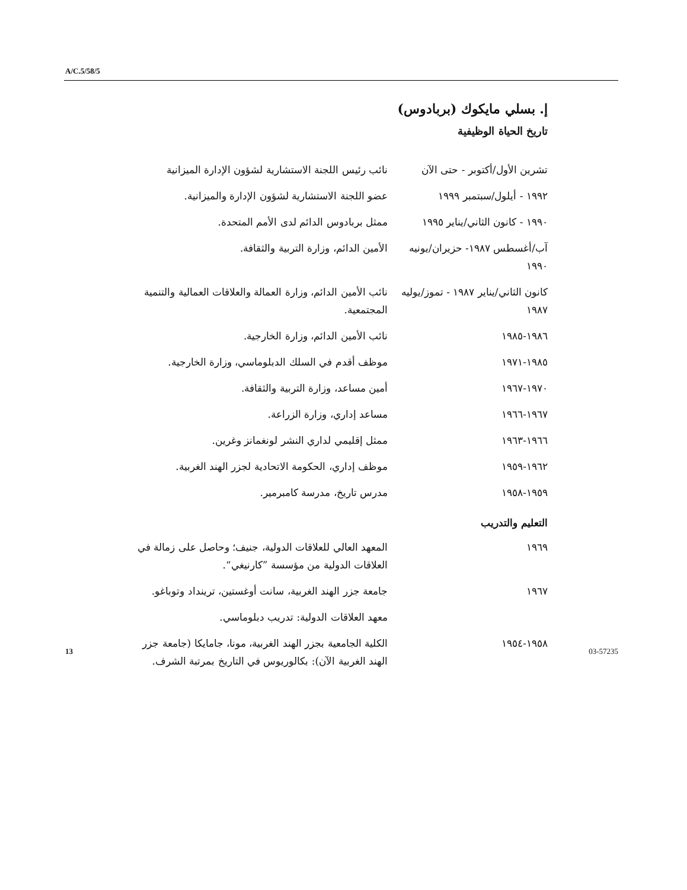A/C.5/58/5
إ. بسلي مايكوك (بربادوس)
تاريخ الحياة الوظيفية
تشرين الأول/أكتوبر - حتى الآن
نائب رئيس اللجنة الاستشارية لشؤون الإدارة الميزانية
١٩٩٢ - أيلول/سبتمبر ١٩٩٩ عضو اللجنة الاستشارية لشؤون الإدارة والميزانية.
١٩٩٠ - كانون الثاني/يناير ١٩٩٥
ممثل بربادوس الدائم لدى الأمم المتحدة.
آب/أغسطس ١٩٨٧- حزيران/يونيه ١٩٩٠
الأمين الدائم، وزارة التربية والثقافة.
كانون الثاني/يناير ١٩٨٧ - تموز/يوليه ١٩٨٧
نائب الأمين الدائم، وزارة العمالة والعلاقات العمالية والتنمية المجتمعية.
١٩٨٦-١٩٨٥ نائب الأمين الدائم، وزارة الخارجية.
١٩٨٥-١٩٧١ موظف أقدم في السلك الدبلوماسي، وزارة الخارجية.
١٩٧٠-١٩٦٧ أمين مساعد، وزارة التربية والثقافة.
١٩٦٧-١٩٦٦ مساعد إداري، وزارة الزراعة.
١٩٦٦-١٩٦٣ ممثل إقليمي لداري النشر لونغمانز وغرين.
١٩٦٢-١٩٥٩ موظف إداري، الحكومة الاتحادية لجزر الهند الغربية.
١٩٥٩-١٩٥٨ مدرس تاريخ، مدرسة كامبرمير.
التعليم والتدريب
١٩٦٩ المعهد العالي للعلاقات الدولية، جنيف؛ وحاصل على زمالة في العلاقات الدولية من مؤسسة ”كارنيغي“.
١٩٦٧ جامعة جزر الهند الغربية، سانت أوغستين، ترينداد وتوباغو.
معهد العلاقات الدولية: تدريب دبلوماسي.
١٩٥٨-١٩٥٤ الكلية الجامعية بجزر الهند الغربية، مونا، جامايكا (جامعة جزر الهند الغربية الآن): بكالوريوس في التاريخ بمرتبة الشرف.
13 03-57235